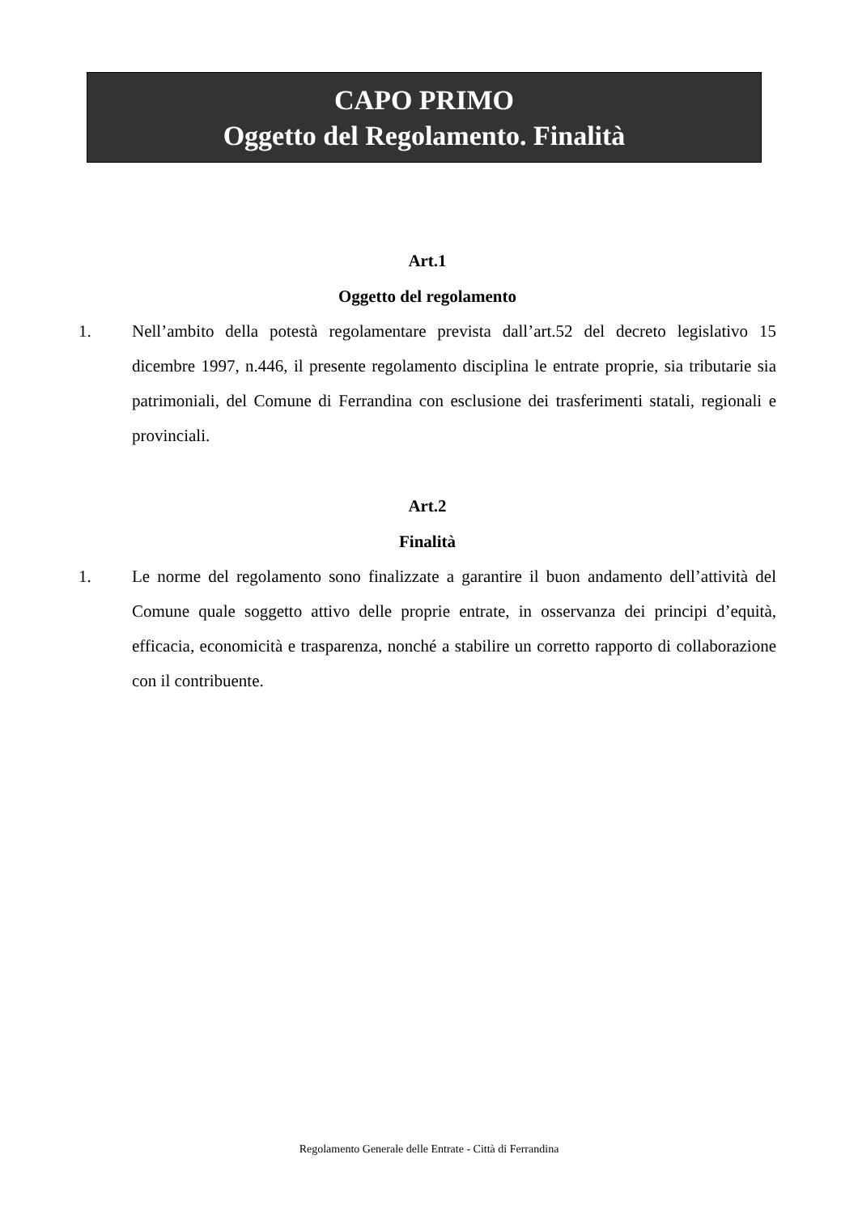CAPO PRIMO
Oggetto del Regolamento. Finalità
Art.1
Oggetto del regolamento
1. Nell’ambito della potestà regolamentare prevista dall’art.52 del decreto legislativo 15 dicembre 1997, n.446, il presente regolamento disciplina le entrate proprie, sia tributarie sia patrimoniali, del Comune di Ferrandina con esclusione dei trasferimenti statali, regionali e provinciali.
Art.2
Finalità
1. Le norme del regolamento sono finalizzate a garantire il buon andamento dell’attività del Comune quale soggetto attivo delle proprie entrate, in osservanza dei principi d’equità, efficacia, economicità e trasparenza, nonché a stabilire un corretto rapporto di collaborazione con il contribuente.
Regolamento Generale delle Entrate - Città di Ferrandina